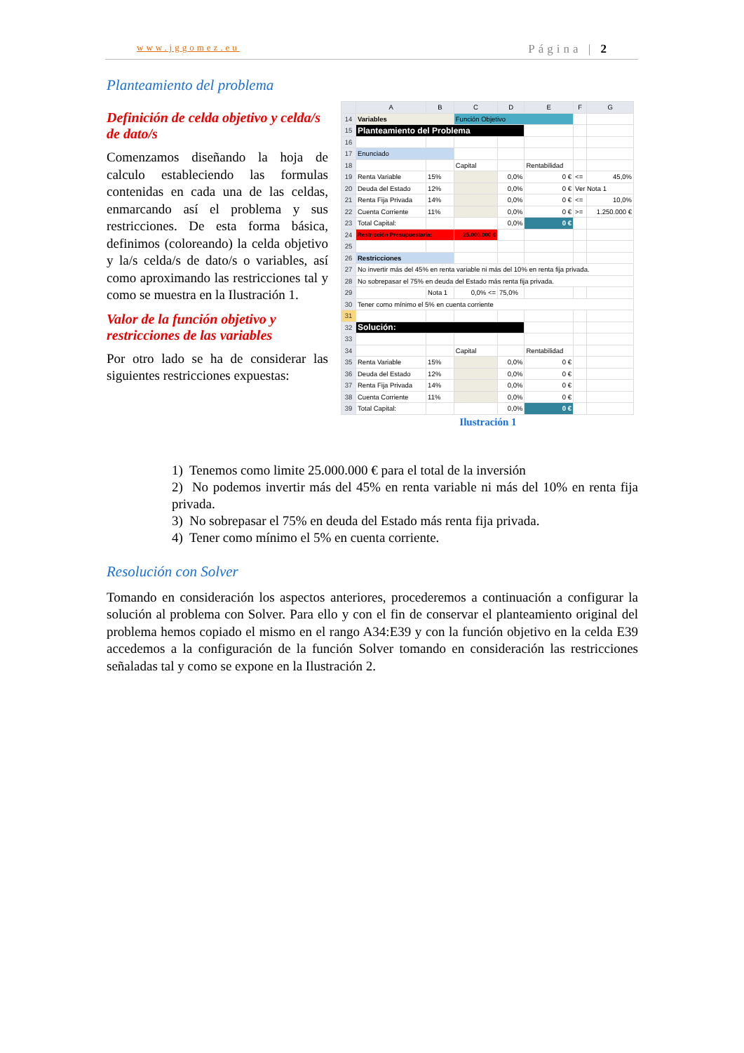www.jggomez.eu Página | 2
Planteamiento del problema
Definición de celda objetivo y celda/s de dato/s
Comenzamos diseñando la hoja de calculo estableciendo las formulas contenidas en cada una de las celdas, enmarcando así el problema y sus restricciones. De esta forma básica, definimos (coloreando) la celda objetivo y la/s celda/s de dato/s o variables, así como aproximando las restricciones tal y como se muestra en la Ilustración 1.
Valor de la función objetivo y restricciones de las variables
Por otro lado se ha de considerar las siguientes restricciones expuestas:
| | A | B | C | D | E | F | G |
| --- | --- | --- | --- | --- | --- | --- | --- |
| 14 | Variables | | Función Objetivo | | | | |
| 15 | Planteamiento del Problema | | | | | | |
| 16 | | | | | | | |
| 17 | Enunciado | | | | | | |
| 18 | | | Capital | | Rentabilidad | | |
| 19 | Renta Variable | 15% | | 0,0% | 0 € | <= | 45,0% |
| 20 | Deuda del Estado | 12% | | 0,0% | 0 € | Ver Nota 1 | |
| 21 | Renta Fija Privada | 14% | | 0,0% | 0 € | <= | 10,0% |
| 22 | Cuenta Corriente | 11% | | 0,0% | 0 € | >= | 1.250.000 € |
| 23 | Total Capital: | | | 0,0% | 0 € | | |
| 24 | Restricción Presupuestaria: | | 25.000.000 € | | | | |
| 25 | | | | | | | |
| 26 | Restricciones | | | | | | |
| 27 | No invertir más del 45% en renta variable ni más del 10% en renta fija privada. | | | | | | |
| 28 | No sobrepasar el 75% en deuda del Estado más renta fija privada. | | | | | | |
| 29 | | Nota 1 | 0,0% <= | 75,0% | | | |
| 30 | Tener como mínimo el 5% en cuenta corriente | | | | | | |
| 31 | | | | | | | |
| 32 | Solución: | | | | | | |
| 33 | | | | | | | |
| 34 | | | Capital | | Rentabilidad | | |
| 35 | Renta Variable | 15% | | 0,0% | 0 € | | |
| 36 | Deuda del Estado | 12% | | 0,0% | 0 € | | |
| 37 | Renta Fija Privada | 14% | | 0,0% | 0 € | | |
| 38 | Cuenta Corriente | 11% | | 0,0% | 0 € | | |
| 39 | Total Capital: | | | 0,0% | 0 € | | |
Ilustración 1
1) Tenemos como limite 25.000.000 € para el total de la inversión
2) No podemos invertir más del 45% en renta variable ni más del 10% en renta fija privada.
3) No sobrepasar el 75% en deuda del Estado más renta fija privada.
4) Tener como mínimo el 5% en cuenta corriente.
Resolución con Solver
Tomando en consideración los aspectos anteriores, procederemos a continuación a configurar la solución al problema con Solver. Para ello y con el fin de conservar el planteamiento original del problema hemos copiado el mismo en el rango A34:E39 y con la función objetivo en la celda E39 accedemos a la configuración de la función Solver tomando en consideración las restricciones señaladas tal y como se expone en la Ilustración 2.